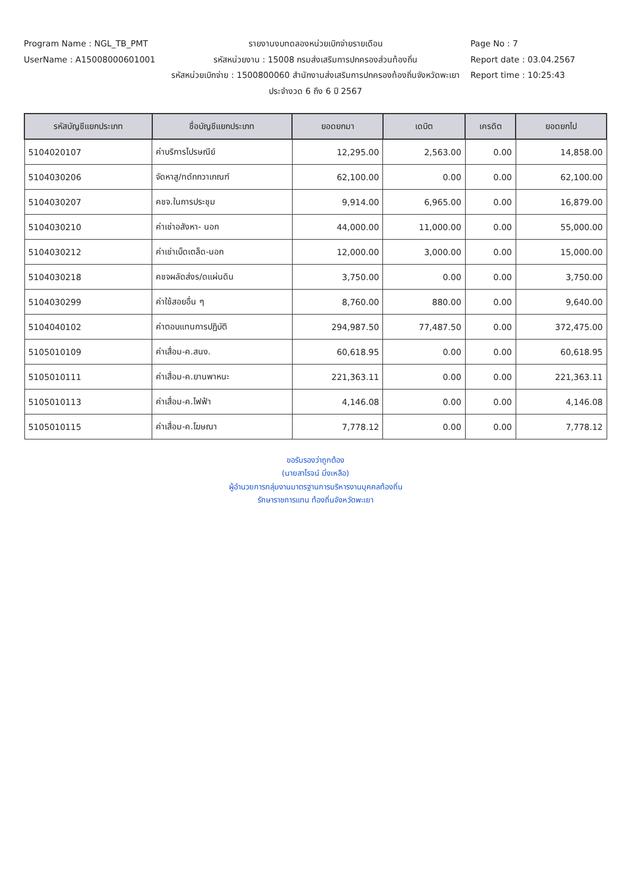Program Name : NGL_TB_PMT
UserName : A15008000601001
รายงานงบทดลองหน่วยเบิกจ่ายรายเดือน
รหัสหน่วยงาน : 15008 กรมส่งเสริมการปกครองส่วนท้องถิ่น
รหัสหน่วยเบิกจ่าย : 1500800060 สำนักงานส่งเสริมการปกครองท้องถิ่นจังหวัดพะเยา
ประจำงวด 6 ถึง 6 ปี 2567
Page No : 7
Report date : 03.04.2567
Report time : 10:25:43
| รหัสบัญชีแยกประเภท | ชื่อบัญชีแยกประเภท | ยอดยกมา | เดบิต | เครดิต | ยอดยกไป |
| --- | --- | --- | --- | --- | --- |
| 5104020107 | ค่าบริการไปรษณีย์ | 12,295.00 | 2,563.00 | 0.00 | 14,858.00 |
| 5104030206 | จัดหาสู/ทดํกกวาเกณฑ์ | 62,100.00 | 0.00 | 0.00 | 62,100.00 |
| 5104030207 | คชจ.ในการประชุม | 9,914.00 | 6,965.00 | 0.00 | 16,879.00 |
| 5104030210 | ค่าเช่าอสังหา- นอก | 44,000.00 | 11,000.00 | 0.00 | 55,000.00 |
| 5104030212 | ค่าเช่าเบ็ดเตล็ด-นอก | 12,000.00 | 3,000.00 | 0.00 | 15,000.00 |
| 5104030218 | คชจผลัดส่งร/ดแผ่นดิน | 3,750.00 | 0.00 | 0.00 | 3,750.00 |
| 5104030299 | ค่าใช้สอยอื่น ๆ | 8,760.00 | 880.00 | 0.00 | 9,640.00 |
| 5104040102 | ค่าตอบแทนการปฏิบัติ | 294,987.50 | 77,487.50 | 0.00 | 372,475.00 |
| 5105010109 | ค่าเสื่อม-ค.สนง. | 60,618.95 | 0.00 | 0.00 | 60,618.95 |
| 5105010111 | ค่าเสื่อม-ค.ยานพาหนะ | 221,363.11 | 0.00 | 0.00 | 221,363.11 |
| 5105010113 | ค่าเสื่อม-ค.ไฟฟ้า | 4,146.08 | 0.00 | 0.00 | 4,146.08 |
| 5105010115 | ค่าเสื่อม-ค.โฆษณา | 7,778.12 | 0.00 | 0.00 | 7,778.12 |
ขอรับรองว่าถูกต้อง
(นายสาโรจน์ มิ่งเหลือ)
ผู้อำนวยการกลุ่มงานมาตรฐานการบริหารงานบุคคลท้องถิ่น
รักษาราชการแทน ท้องถิ่นจังหวัดพะเยา